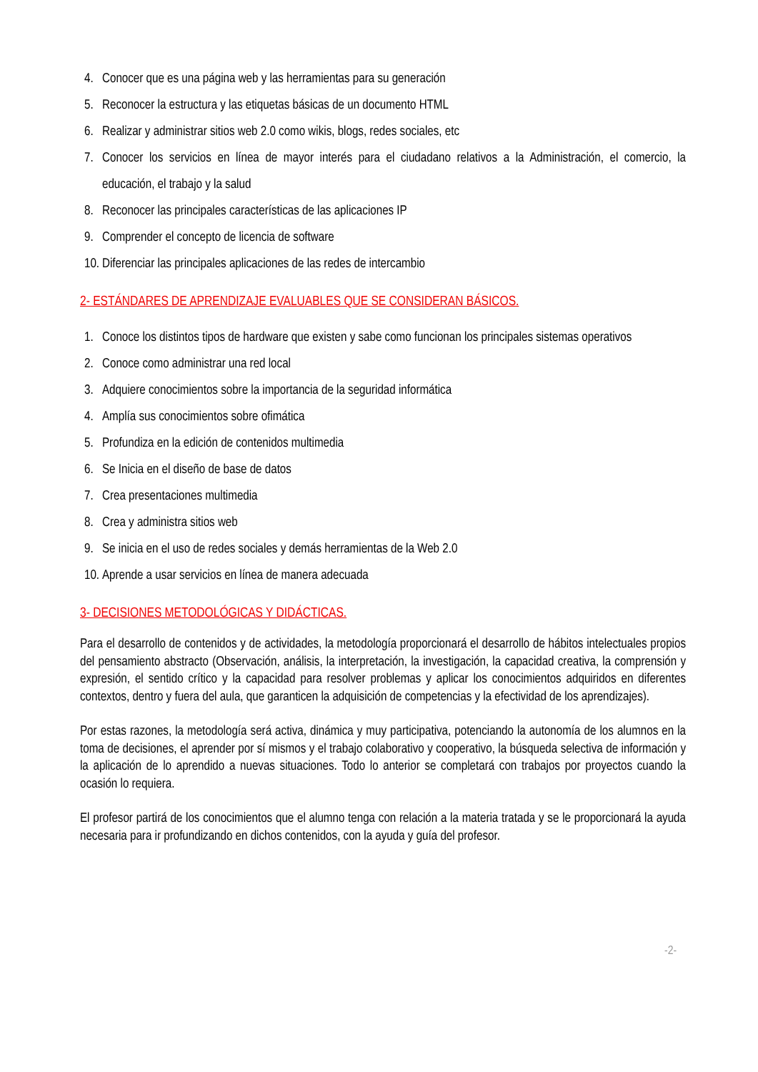4. Conocer que es una página web y las herramientas para su generación
5. Reconocer la estructura y las etiquetas básicas de un documento HTML
6. Realizar y administrar sitios web 2.0 como wikis, blogs, redes sociales, etc
7. Conocer los servicios en línea de mayor interés para el ciudadano relativos a la Administración, el comercio, la educación, el trabajo y la salud
8. Reconocer las principales características de las aplicaciones IP
9. Comprender el concepto de licencia de software
10. Diferenciar las principales aplicaciones de las redes de intercambio
2- ESTÁNDARES DE APRENDIZAJE EVALUABLES QUE SE CONSIDERAN BÁSICOS.
1. Conoce los distintos tipos de hardware que existen y sabe como funcionan los principales sistemas operativos
2. Conoce como administrar una red local
3. Adquiere conocimientos sobre la importancia de la seguridad informática
4. Amplía sus conocimientos sobre ofimática
5. Profundiza en la edición de contenidos multimedia
6. Se Inicia en el diseño de base de datos
7. Crea presentaciones multimedia
8. Crea y administra sitios web
9. Se inicia en el uso de redes sociales y demás herramientas de la Web 2.0
10. Aprende a usar servicios en línea de manera adecuada
3- DECISIONES METODOLÓGICAS Y DIDÁCTICAS.
Para el desarrollo de contenidos y de actividades, la metodología proporcionará el desarrollo de hábitos intelectuales propios del pensamiento abstracto (Observación, análisis, la interpretación, la investigación, la capacidad creativa, la comprensión y expresión, el sentido crítico y la capacidad para resolver problemas y aplicar los conocimientos adquiridos en diferentes contextos, dentro y fuera del aula, que garanticen la adquisición de competencias y la efectividad de los aprendizajes).
Por estas razones, la metodología será activa, dinámica y muy participativa, potenciando la autonomía de los alumnos en la toma de decisiones, el aprender por sí mismos y el trabajo colaborativo y cooperativo, la búsqueda selectiva de información y la aplicación de lo aprendido a nuevas situaciones. Todo lo anterior se completará con trabajos por proyectos cuando la ocasión lo requiera.
El profesor partirá de los conocimientos que el alumno tenga con relación a la materia tratada y se le proporcionará la ayuda necesaria para ir profundizando en dichos contenidos, con la ayuda y guía del profesor.
-2-